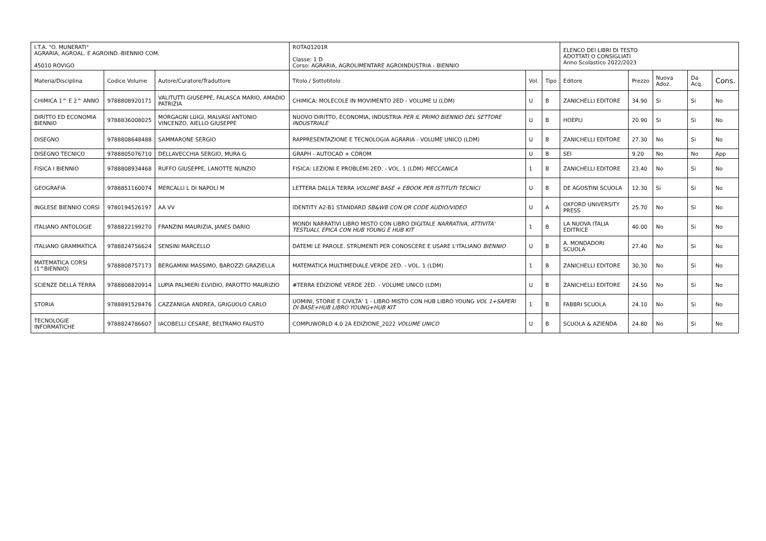| I.T.A. "O. MUNERATI" AGRARIA, AGROAL. E AGROIND.-BIENNIO COM. 45010 ROVIGO | | | ROTA01201R Classe: 1 D Corso: AGRARIA, AGROLIMENTARE AGROINDUSTRIA - BIENNIO | | | ELENCO DEI LIBRI DI TESTO ADOTTATI O CONSIGLIATI Anno Scolastico 2022/2023 | | | | |
| Materia/Disciplina | Codice Volume | Autore/Curatore/Traduttore | Titolo / Sottotitolo | Vol. | Tipo | Editore | Prezzo | Nuova Adoz. | Da Acq. | Cons. |
| CHIMICA 1^ E 2^ ANNO | 9788808920171 | VALITUTTI GIUSEPPE, FALASCA MARIO, AMADIO PATRIZIA | CHIMICA: MOLECOLE IN MOVIMENTO 2ED - VOLUME U (LDM) | U | B | ZANICHELLI EDITORE | 34.90 | Si | Si | No |
| DIRITTO ED ECONOMIA BIENNIO | 9788836008025 | MORGAGNI LUIGI, MALVASI ANTONIO VINCENZO, AIELLO GIUSEPPE | NUOVO DIRITTO, ECONOMIA, INDUSTRIA PER IL PRIMO BIENNIO DEL SETTORE INDUSTRIALE | U | B | HOEPLI | 20.90 | Si | Si | No |
| DISEGNO | 9788808648488 | SAMMARONE SERGIO | RAPPRESENTAZIONE E TECNOLOGIA AGRARIA - VOLUME UNICO (LDM) | U | B | ZANICHELLI EDITORE | 27.30 | No | Si | No |
| DISEGNO TECNICO | 9788805076710 | DELLAVECCHIA SERGIO, MURA G | GRAPH - AUTOCAD + CDROM | U | B | SEI | 9.20 | No | No | App |
| FISICA I BIENNIO | 9788808934468 | RUFFO GIUSEPPE, LANOTTE NUNZIO | FISICA: LEZIONI E PROBLEMI 2ED. - VOL. 1 (LDM) MECCANICA | 1 | B | ZANICHELLI EDITORE | 23.40 | No | Si | No |
| GEOGRAFIA | 9788851160074 | MERCALLI L DI NAPOLI M | LETTERA DALLA TERRA VOLUME BASE + EBOOK PER ISTITUTI TECNICI | U | B | DE AGOSTINI SCUOLA | 12.30 | Si | Si | No |
| INGLESE BIENNIO CORSI | 9780194526197 | AA VV | IDENTITY A2-B1 STANDARD SB&WB CON QR CODE AUDIO/VIDEO | U | A | OXFORD UNIVERSITY PRESS | 25.70 | No | Si | No |
| ITALIANO ANTOLOGIE | 9788822199270 | FRANZINI MAURIZIA, JANES DARIO | MONDI NARRATIVI LIBRO MISTO CON LIBRO DIGITALE NARRATIVA, ATTIVITA' TESTUALI, EPICA CON HUB YOUNG E HUB KIT | 1 | B | LA NUOVA ITALIA EDITRICE | 40.00 | No | Si | No |
| ITALIANO GRAMMATICA | 9788824756624 | SENSINI MARCELLO | DATEMI LE PAROLE. STRUMENTI PER CONOSCERE E USARE L'ITALIANO BIENNIO | U | B | A. MONDADORI SCUOLA | 27.40 | No | Si | No |
| MATEMATICA CORSI (1^BIENNIO) | 9788808757173 | BERGAMINI MASSIMO, BAROZZI GRAZIELLA | MATEMATICA MULTIMEDIALE.VERDE 2ED. - VOL. 1 (LDM) | 1 | B | ZANICHELLI EDITORE | 30.30 | No | Si | No |
| SCIENZE DELLA TERRA | 9788808820914 | LUPIA PALMIERI ELVIDIO, PAROTTO MAURIZIO | #TERRA EDIZIONE VERDE 2ED. - VOLUME UNICO (LDM) | U | B | ZANICHELLI EDITORE | 24.50 | No | Si | No |
| STORIA | 9788891528476 | CAZZANIGA ANDREA, GRIGUOLO CARLO | UOMINI, STORIE E CIVILTA' 1 - LIBRO MISTO CON HUB LIBRO YOUNG VOL 1+SAPERI DI BASE+HUB LIBRO YOUNG+HUB KIT | 1 | B | FABBRI SCUOLA | 24.10 | No | Si | No |
| TECNOLOGIE INFORMATICHE | 9788824786607 | IACOBELLI CESARE, BELTRAMO FAUSTO | COMPUWORLD 4.0 2A EDIZIONE_2022 VOLUME UNICO | U | B | SCUOLA & AZIENDA | 24.80 | No | Si | No |